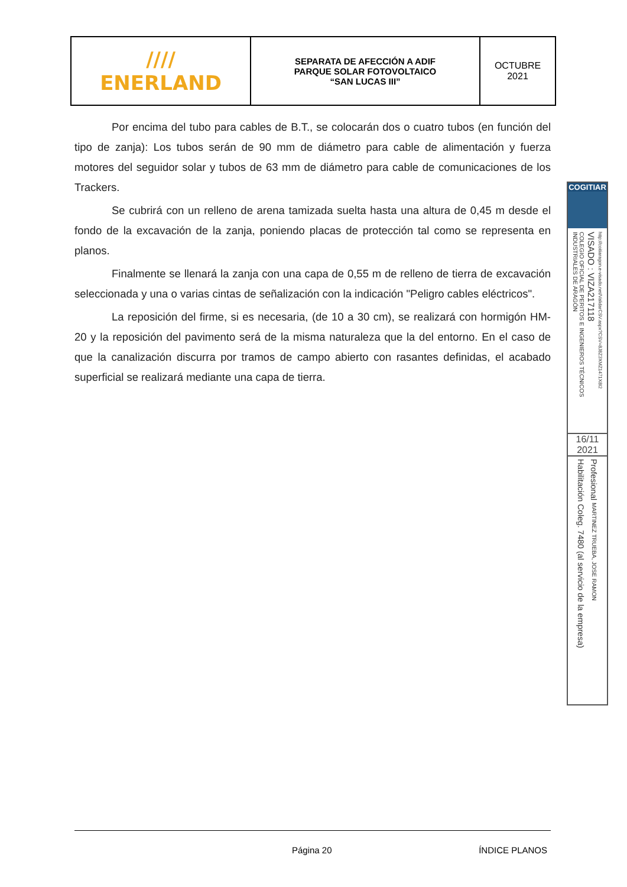| //// ENERLAND | SEPARATA DE AFECCIÓN A ADIF PARQUE SOLAR FOTOVOLTAICO “SAN LUCAS III” | OCTUBRE 2021 |
Por encima del tubo para cables de B.T., se colocarán dos o cuatro tubos (en función del tipo de zanja): Los tubos serán de 90 mm de diámetro para cable de alimentación y fuerza motores del seguidor solar y tubos de 63 mm de diámetro para cable de comunicaciones de los Trackers.
Se cubrirá con un relleno de arena tamizada suelta hasta una altura de 0,45 m desde el fondo de la excavación de la zanja, poniendo placas de protección tal como se representa en planos.
Finalmente se llenará la zanja con una capa de 0,55 m de relleno de tierra de excavación seleccionada y una o varias cintas de señalización con la indicación "Peligro cables eléctricos".
La reposición del firme, si es necesaria, (de 10 a 30 cm), se realizará con hormigón HM-20 y la reposición del pavimento será de la misma naturaleza que la del entorno. En el caso de que la canalización discurra por tramos de campo abierto con rasantes definidas, el acabado superficial se realizará mediante una capa de tierra.
COGITIAR
COLEGIO OFICIAL DE PERITOS E INGENIEROS TÉCNICOS INDUSTRIALES DE ARAGÓN
VISADO : VIZA217118
http://coitiaragon.e-visado.net/ValidarCSV.aspx?CSV=8J8Z3XMZ1471X8I2
16/11
2021
Habilitación Coleg. 7480 (al servicio de la empresa)
Profesional MARTINEZ TRUEBA, JOSE RAMON
Página 20 ÍNDICE PLANOS